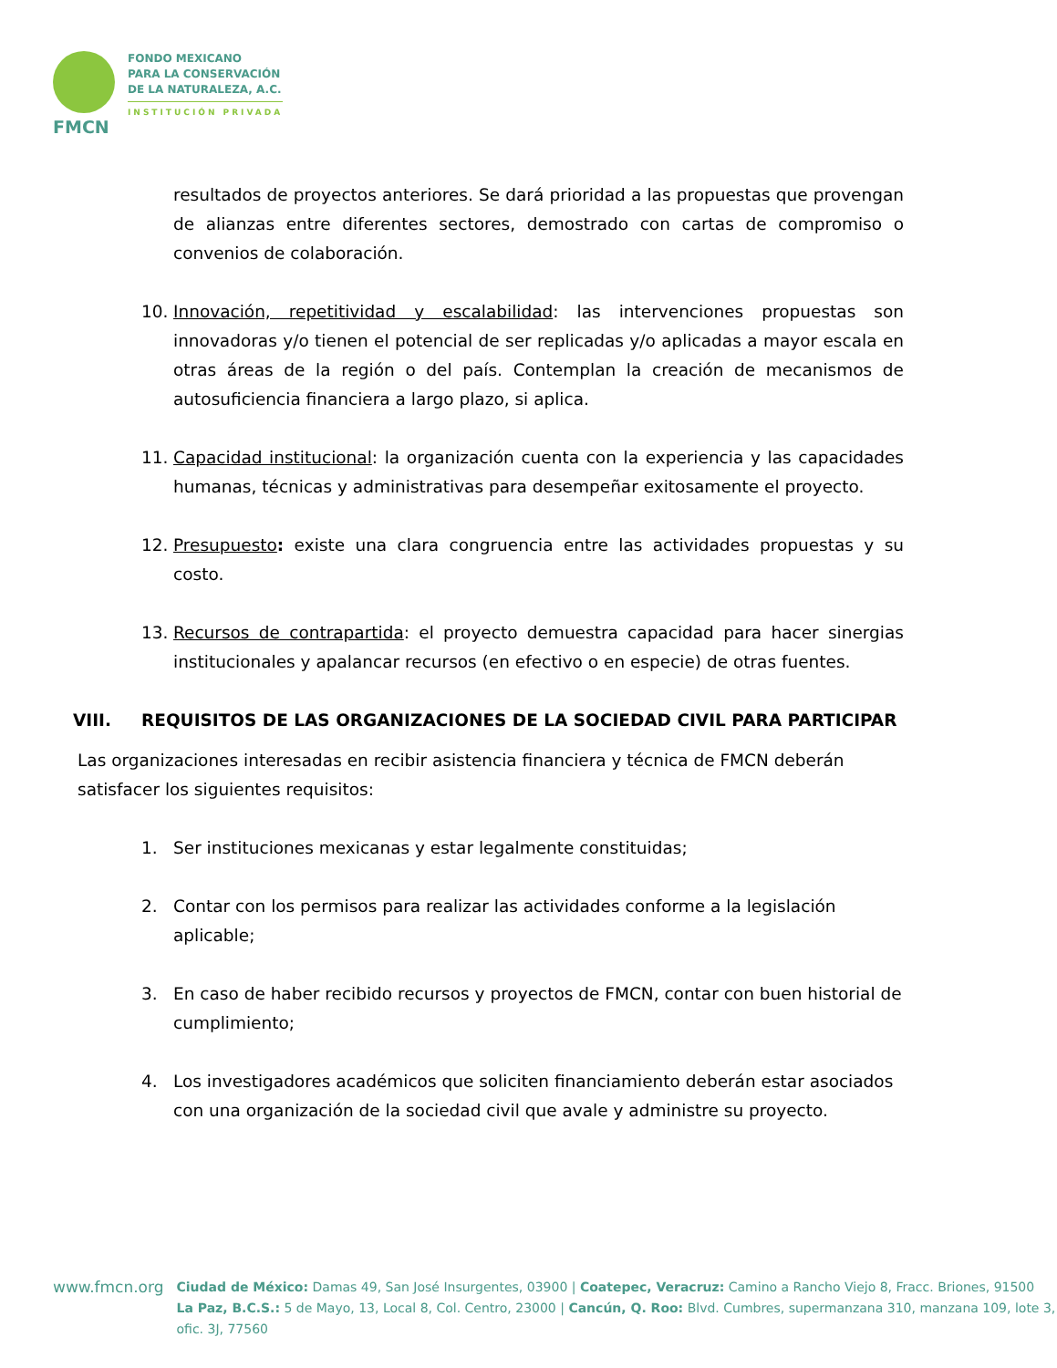FMCN
FONDO MEXICANO
PARA LA CONSERVACIÓN
DE LA NATURALEZA, A.C.
INSTITUCIÓN PRIVADA
resultados de proyectos anteriores. Se dará prioridad a las propuestas que provengan de alianzas entre diferentes sectores, demostrado con cartas de compromiso o convenios de colaboración.
10. Innovación, repetitividad y escalabilidad: las intervenciones propuestas son innovadoras y/o tienen el potencial de ser replicadas y/o aplicadas a mayor escala en otras áreas de la región o del país. Contemplan la creación de mecanismos de autosuficiencia financiera a largo plazo, si aplica.
11. Capacidad institucional: la organización cuenta con la experiencia y las capacidades humanas, técnicas y administrativas para desempeñar exitosamente el proyecto.
12. Presupuesto: existe una clara congruencia entre las actividades propuestas y su costo.
13. Recursos de contrapartida: el proyecto demuestra capacidad para hacer sinergias institucionales y apalancar recursos (en efectivo o en especie) de otras fuentes.
VIII. REQUISITOS DE LAS ORGANIZACIONES DE LA SOCIEDAD CIVIL PARA PARTICIPAR
Las organizaciones interesadas en recibir asistencia financiera y técnica de FMCN deberán satisfacer los siguientes requisitos:
1. Ser instituciones mexicanas y estar legalmente constituidas;
2. Contar con los permisos para realizar las actividades conforme a la legislación aplicable;
3. En caso de haber recibido recursos y proyectos de FMCN, contar con buen historial de cumplimiento;
4. Los investigadores académicos que soliciten financiamiento deberán estar asociados con una organización de la sociedad civil que avale y administre su proyecto.
www.fmcn.org
Ciudad de México: Damas 49, San José Insurgentes, 03900 | Coatepec, Veracruz: Camino a Rancho Viejo 8, Fracc. Briones, 91500
La Paz, B.C.S.: 5 de Mayo, 13, Local 8, Col. Centro, 23000 | Cancún, Q. Roo: Blvd. Cumbres, supermanzana 310, manzana 109, lote 3, ofic. 3J, 77560